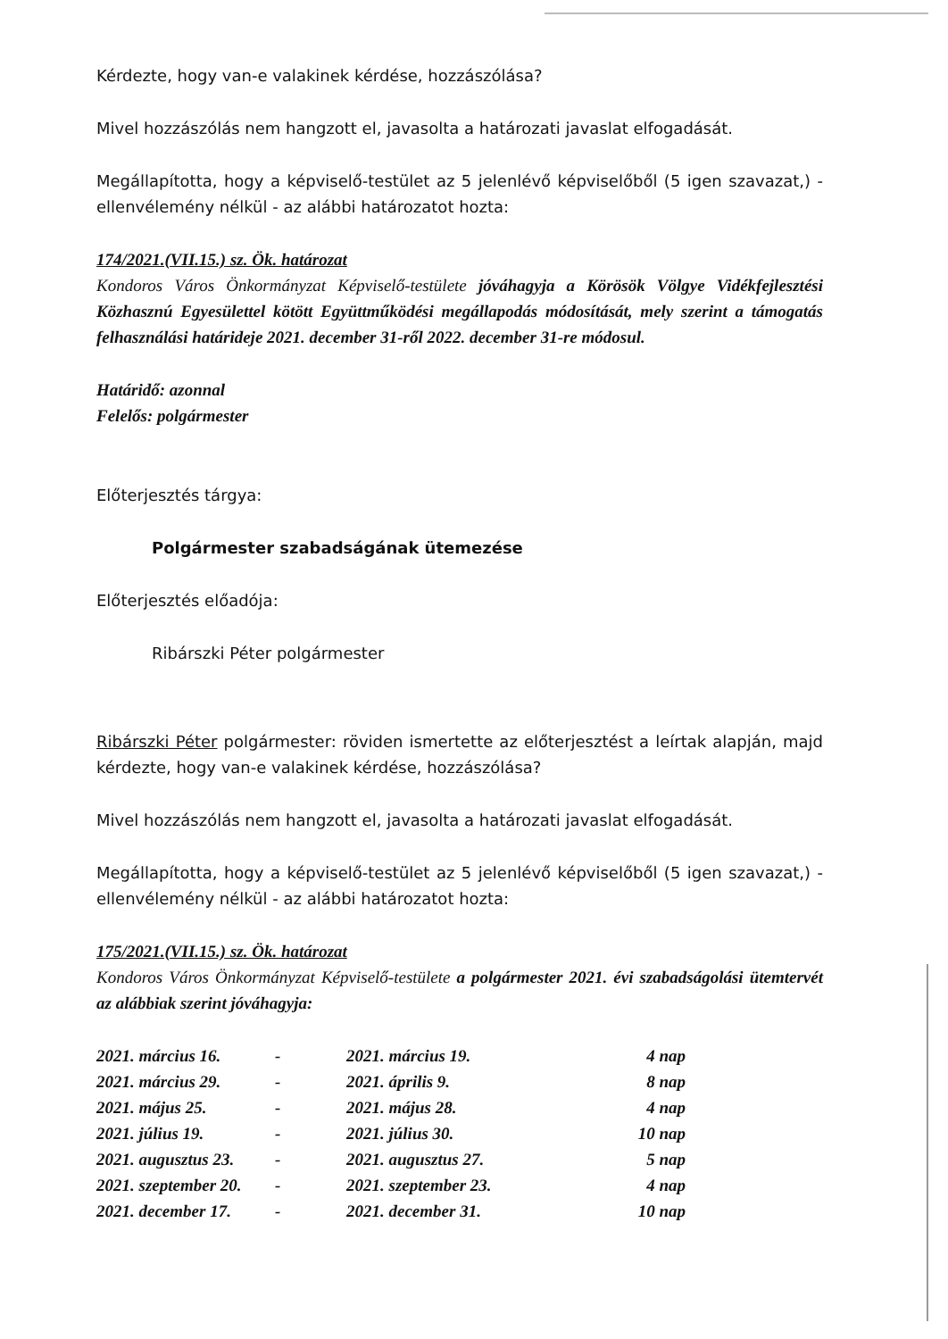Kérdezte, hogy van-e valakinek kérdése, hozzászólása?
Mivel hozzászólás nem hangzott el, javasolta a határozati javaslat elfogadását.
Megállapította, hogy a képviselő-testület az 5 jelenlévő képviselőből (5 igen szavazat,) - ellenvélemény nélkül - az alábbi határozatot hozta:
174/2021.(VII.15.) sz. Ök. határozat
Kondoros Város Önkormányzat Képviselő-testülete jóváhagyja a Körösök Völgye Vidékfejlesztési Közhasznú Egyesülettel kötött Együttműködési megállapodás módosítását, mely szerint a támogatás felhasználási határideje 2021. december 31-ről 2022. december 31-re módosul.
Határidő: azonnal
Felelős: polgármester
Előterjesztés tárgya:
Polgármester szabadságának ütemezése
Előterjesztés előadója:
Ribárszki Péter polgármester
Ribárszki Péter polgármester: röviden ismertette az előterjesztést a leírtak alapján, majd kérdezte, hogy van-e valakinek kérdése, hozzászólása?
Mivel hozzászólás nem hangzott el, javasolta a határozati javaslat elfogadását.
Megállapította, hogy a képviselő-testület az 5 jelenlévő képviselőből (5 igen szavazat,) - ellenvélemény nélkül - az alábbi határozatot hozta:
175/2021.(VII.15.) sz. Ök. határozat
Kondoros Város Önkormányzat Képviselő-testülete a polgármester 2021. évi szabadságolási ütemtervét az alábbiak szerint jóváhagyja:
| 2021. március 16. | - | 2021. március 19. | 4 nap |
| 2021. március 29. | - | 2021. április 9. | 8 nap |
| 2021. május 25. | - | 2021. május 28. | 4 nap |
| 2021. július 19. | - | 2021. július 30. | 10 nap |
| 2021. augusztus 23. | - | 2021. augusztus 27. | 5 nap |
| 2021. szeptember 20. | - | 2021. szeptember 23. | 4 nap |
| 2021. december 17. | - | 2021. december 31. | 10 nap |